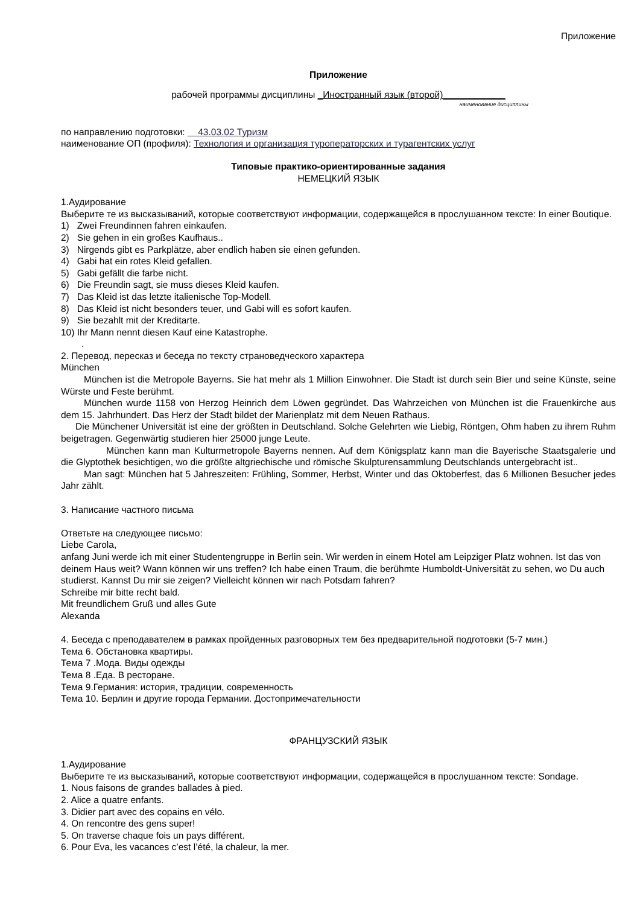Приложение
Приложение
рабочей программы дисциплины _Иностранный язык (второй)____________
наименование дисциплины
по направлению подготовки: 43.03.02 Туризм
наименование ОП (профиля): Технология и организация туроператорских и турагентских услуг
Типовые практико-ориентированные задания
НЕМЕЦКИЙ ЯЗЫК
1.Аудирование
Выберите те из высказываний, которые соответствуют информации, содержащейся в прослушанном тексте: In einer Boutique.
1) Zwei Freundinnen fahren einkaufen.
2) Sie gehen in ein großes Kaufhaus..
3) Nirgends gibt es Parkplätze, aber endlich haben sie einen gefunden.
4) Gabi hat ein rotes Kleid gefallen.
5) Gabi gefällt die farbe nicht.
6) Die Freundin sagt, sie muss dieses Kleid kaufen.
7) Das Kleid ist das letzte italienische Top-Modell.
8) Das Kleid ist nicht besonders teuer, und Gabi will es sofort kaufen.
9) Sie bezahlt mit der Kreditarte.
10) Ihr Mann nennt diesen Kauf eine Katastrophe.
.
2. Перевод, пересказ и беседа по тексту страноведческого характера
München
München ist die Metropole Bayerns. Sie hat mehr als 1 Million Einwohner. Die Stadt ist durch sein Bier und seine Künste, seine Würste und Feste berühmt.
München wurde 1158 von Herzog Heinrich dem Löwen gegründet. Das Wahrzeichen von München ist die Frauenkirche aus dem 15. Jahrhundert. Das Herz der Stadt bildet der Marienplatz mit dem Neuen Rathaus.
Die Münchener Universität ist eine der größten in Deutschland. Solche Gelehrten wie Liebig, Röntgen, Ohm haben zu ihrem Ruhm beigetragen. Gegenwärtig studieren hier 25000 junge Leute.
München kann man Kulturmetropole Bayerns nennen. Auf dem Königsplatz kann man die Bayerische Staatsgalerie und die Glyptothek besichtigen, wo die größte altgriechische und römische Skulpturensammlung Deutschlands untergebracht ist..
Man sagt: München hat 5 Jahreszeiten: Frühling, Sommer, Herbst, Winter und das Oktoberfest, das 6 Millionen Besucher jedes Jahr zählt.
3. Написание частного письма
Ответьте на следующее письмо:
Liebe Carola,
anfang Juni werde ich mit einer Studentengruppe in Berlin sein. Wir werden in einem Hotel am Leipziger Platz wohnen. Ist das von deinem Haus weit? Wann können wir uns treffen? Ich habe einen Traum, die berühmte Humboldt-Universität zu sehen, wo Du auch studierst. Kannst Du mir sie zeigen? Vielleicht können wir nach Potsdam fahren?
Schreibe mir bitte recht bald.
Mit freundlichem Gruß und alles Gute
Alexanda
4. Беседа с преподавателем в рамках пройденных разговорных тем без предварительной подготовки (5-7 мин.)
Тема 6. Обстановка квартиры.
Тема 7 .Мода. Виды одежды
Тема 8 .Еда. В ресторане.
Тема 9.Германия: история, традиции, современность
Тема 10. Берлин и другие города Германии. Достопримечательности
ФРАНЦУЗСКИЙ ЯЗЫК
1.Аудирование
Выберите те из высказываний, которые соответствуют информации, содержащейся в прослушанном тексте: Sondage.
1. Nous faisons de grandes ballades à pied.
2. Alice a quatre enfants.
3. Didier part avec des copains en vélo.
4. On rencontre des gens super!
5. On traverse chaque fois un pays différent.
6. Pour Eva, les vacances c’est l’été, la chaleur, la mer.